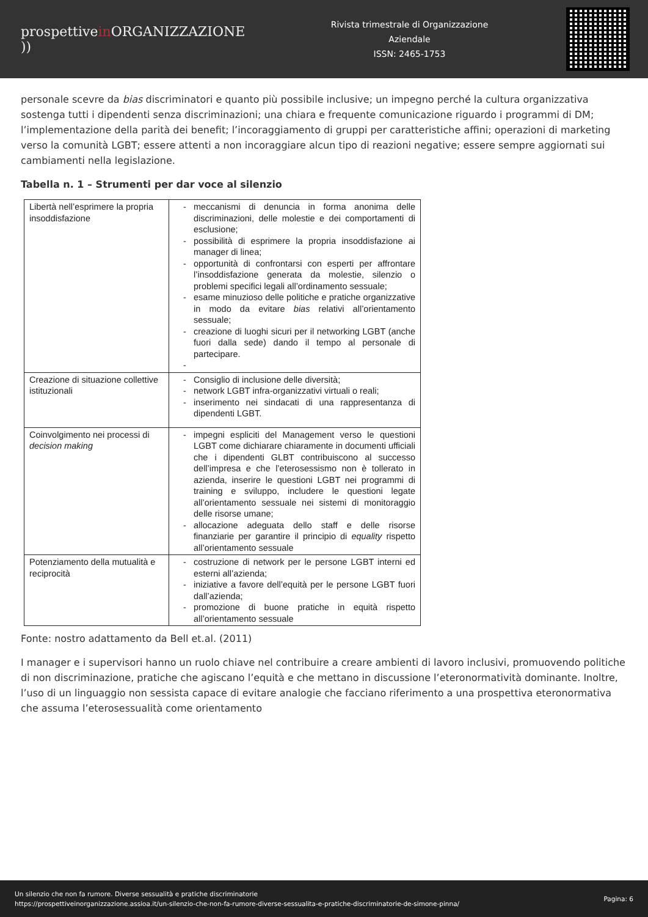prospettivein ORGANIZZAZIONE ))
Rivista trimestrale di Organizzazione
Aziendale
ISSN: 2465-1753
personale scevre da bias discriminatori e quanto più possibile inclusive; un impegno perché la cultura organizzativa sostenga tutti i dipendenti senza discriminazioni; una chiara e frequente comunicazione riguardo i programmi di DM; l’implementazione della parità dei benefit; l’incoraggiamento di gruppi per caratteristiche affini; operazioni di marketing verso la comunità LGBT; essere attenti a non incoraggiare alcun tipo di reazioni negative; essere sempre aggiornati sui cambiamenti nella legislazione.
Tabella n. 1 – Strumenti per dar voce al silenzio
| Libertà nell’esprimere la propria insoddisfazione | meccanismi di denuncia in forma anonima delle discriminazioni, delle molestie e dei comportamenti di esclusione; possibilità di esprimere la propria insoddisfazione ai manager di linea; opportunità di confrontarsi con esperti per affrontare l’insoddisfazione generata da molestie, silenzio o problemi specifici legali all’ordinamento sessuale; esame minuzioso delle politiche e pratiche organizzative in modo da evitare bias relativi all’orientamento sessuale; creazione di luoghi sicuri per il networking LGBT (anche fuori dalla sede) dando il tempo al personale di partecipare. |
| Creazione di situazione collettive istituzionali | Consiglio di inclusione delle diversità; network LGBT infra-organizzativi virtuali o reali; inserimento nei sindacati di una rappresentanza di dipendenti LGBT. |
| Coinvolgimento nei processi di decision making | impegni espliciti del Management verso le questioni LGBT come dichiarare chiaramente in documenti ufficiali che i dipendenti GLBT contribuiscono al successo dell’impresa e che l’eterosessismo non è tollerato in azienda, inserire le questioni LGBT nei programmi di training e sviluppo, includere le questioni legate all’orientamento sessuale nei sistemi di monitoraggio delle risorse umane; allocazione adeguata dello staff e delle risorse finanziarie per garantire il principio di equality rispetto all’orientamento sessuale |
| Potenziamento della mutualità e reciprocità | costruzione di network per le persone LGBT interni ed esterni all’azienda; iniziative a favore dell’equità per le persone LGBT fuori dall’azienda; promozione di buone pratiche in equità rispetto all’orientamento sessuale |
Fonte: nostro adattamento da Bell et.al. (2011)
I manager e i supervisori hanno un ruolo chiave nel contribuire a creare ambienti di lavoro inclusivi, promuovendo politiche di non discriminazione, pratiche che agiscano l’equità e che mettano in discussione l’eteronormatività dominante. Inoltre, l’uso di un linguaggio non sessista capace di evitare analogie che facciano riferimento a una prospettiva eteronormativa che assuma l’eterosessualità come orientamento
Un silenzio che non fa rumore. Diverse sessualità e pratiche discriminatorie
https://prospettiveinorganizzazione.assioa.it/un-silenzio-che-non-fa-rumore-diverse-sessualita-e-pratiche-discriminatorie-de-simone-pinna/
Pagina: 6